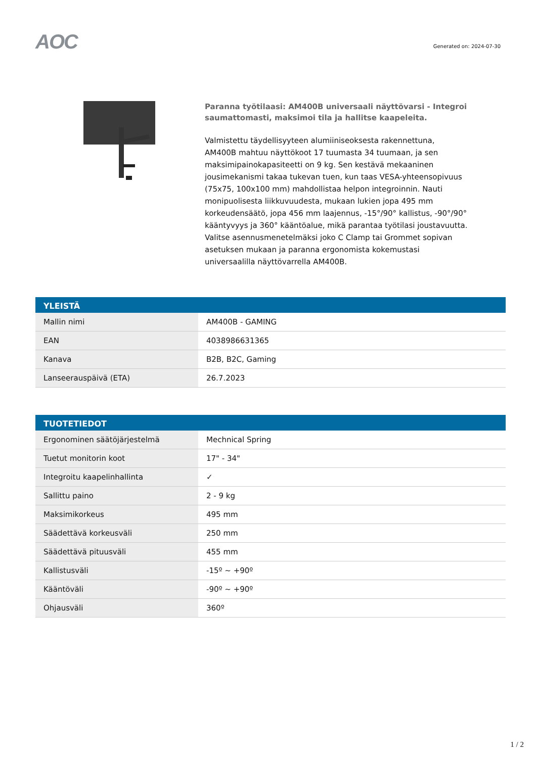AOC
Generated on: 2024-07-30
Paranna työtilaasi: AM400B universaali näyttövarsi - Integroi saumattomasti, maksimoi tila ja hallitse kaapeleita.
Valmistettu täydellisyyteen alumiiniseoksesta rakennettuna, AM400B mahtuu näyttökoot 17 tuumasta 34 tuumaan, ja sen maksimipainokapasiteetti on 9 kg. Sen kestävä mekaaninen jousimekanismi takaa tukevan tuen, kun taas VESA-yhteensopivuus (75x75, 100x100 mm) mahdollistaa helpon integroinnin. Nauti monipuolisesta liikkuvuudesta, mukaan lukien jopa 495 mm korkeudensäätö, jopa 456 mm laajennus, -15°/90° kallistus, -90°/90° kääntyvyys ja 360° kääntöalue, mikä parantaa työtilasi joustavuutta. Valitse asennusmenetelmäksi joko C Clamp tai Grommet sopivan asetuksen mukaan ja paranna ergonomista kokemustasi universaalilla näyttövarrella AM400B.
| YLEISTÄ | |
| --- | --- |
| Mallin nimi | AM400B - GAMING |
| EAN | 4038986631365 |
| Kanava | B2B, B2C, Gaming |
| Lanseerauspäivä (ETA) | 26.7.2023 |
| TUOTETIEDOT | |
| --- | --- |
| Ergonominen säätöjärjestelmä | Mechnical Spring |
| Tuetut monitorin koot | 17" - 34" |
| Integroitu kaapelinhallinta | ✓ |
| Sallittu paino | 2 - 9 kg |
| Maksimikorkeus | 495 mm |
| Säädettävä korkeusväli | 250 mm |
| Säädettävä pituusväli | 455 mm |
| Kallistusväli | -15º ~ +90º |
| Kääntöväli | -90º ~ +90º |
| Ohjausväli | 360º |
1 / 2